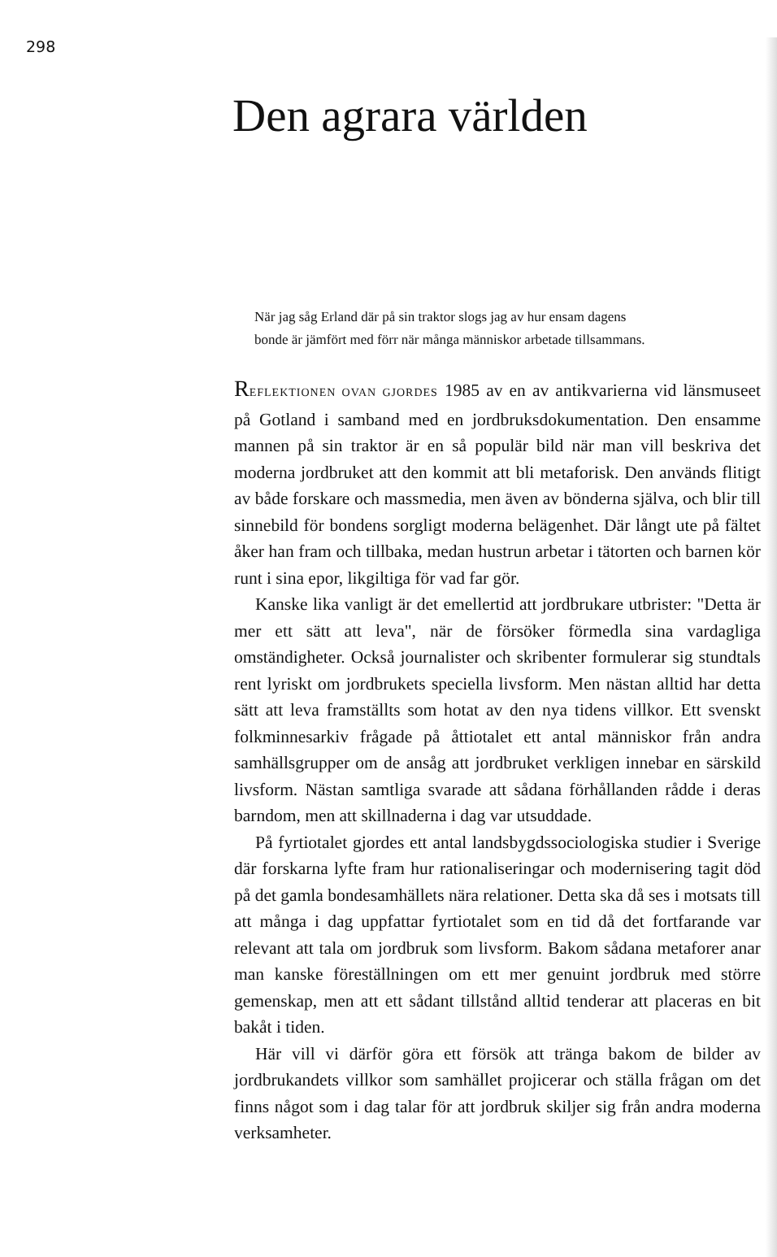298
Den agrara världen
När jag såg Erland där på sin traktor slogs jag av hur ensam dagens bonde är jämfört med förr när många människor arbetade tillsammans.
REFLEKTIONEN OVAN GJORDES 1985 av en av antikvarierna vid länsmuseet på Gotland i samband med en jordbruksdokumentation. Den ensamme mannen på sin traktor är en så populär bild när man vill beskriva det moderna jordbruket att den kommit att bli metaforisk. Den används flitigt av både forskare och massmedia, men även av bönderna själva, och blir till sinnebild för bondens sorgligt moderna belägenhet. Där långt ute på fältet åker han fram och tillbaka, medan hustrun arbetar i tätorten och barnen kör runt i sina epor, likgiltiga för vad far gör.
Kanske lika vanligt är det emellertid att jordbrukare utbrister: "Detta är mer ett sätt att leva", när de försöker förmedla sina vardagliga omständigheter. Också journalister och skribenter formulerar sig stundtals rent lyriskt om jordbrukets speciella livsform. Men nästan alltid har detta sätt att leva framställts som hotat av den nya tidens villkor. Ett svenskt folkminnesarkiv frågade på åttiotalet ett antal människor från andra samhällsgrupper om de ansåg att jordbruket verkligen innebar en särskild livsform. Nästan samtliga svarade att sådana förhållanden rådde i deras barndom, men att skillnaderna i dag var utsuddade.
På fyrtiotalet gjordes ett antal landsbygdssociologiska studier i Sverige där forskarna lyfte fram hur rationaliseringar och modernisering tagit död på det gamla bondesamhällets nära relationer. Detta ska då ses i motsats till att många i dag uppfattar fyrtiotalet som en tid då det fortfarande var relevant att tala om jordbruk som livsform. Bakom sådana metaforer anar man kanske föreställningen om ett mer genuint jordbruk med större gemenskap, men att ett sådant tillstånd alltid tenderar att placeras en bit bakåt i tiden.
Här vill vi därför göra ett försök att tränga bakom de bilder av jordbrukandets villkor som samhället projicerar och ställa frågan om det finns något som i dag talar för att jordbruk skiljer sig från andra moderna verksamheter.